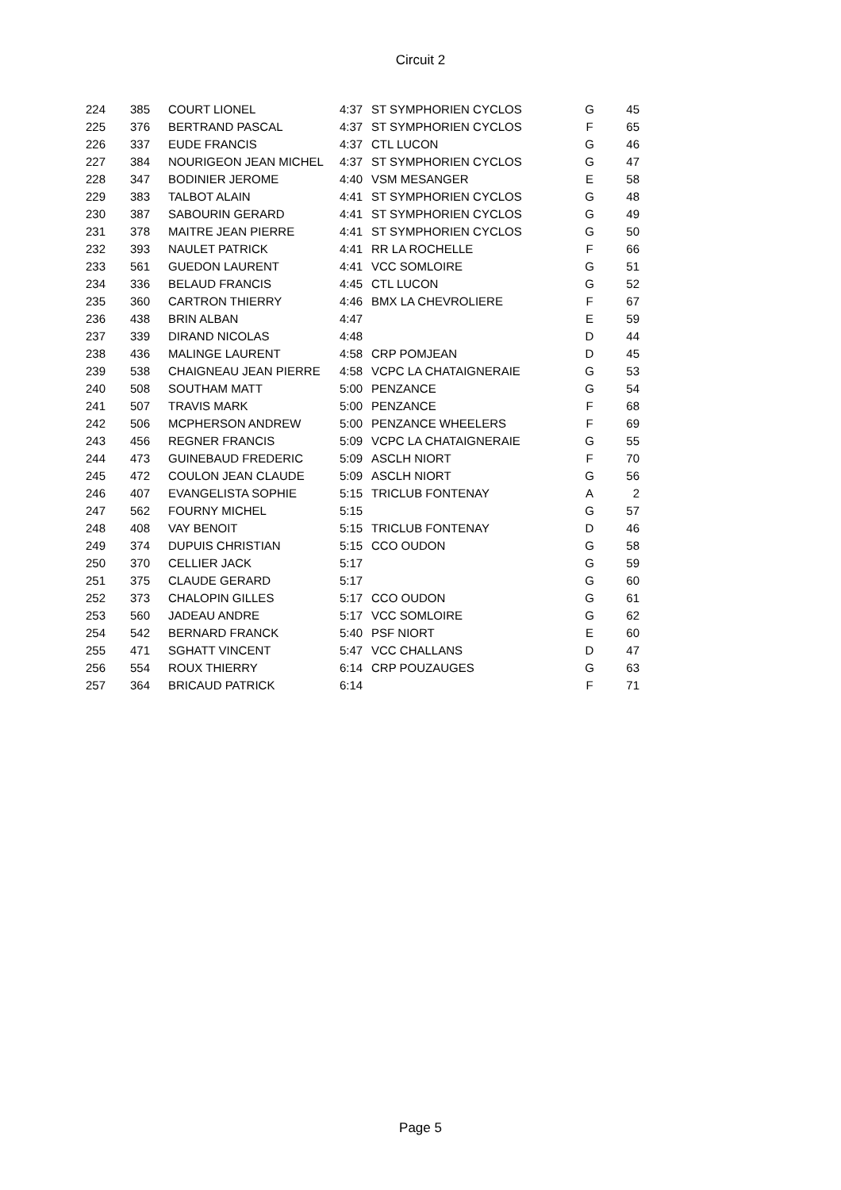Circuit 2
| 224 | 385 | COURT LIONEL | 4:37 | ST SYMPHORIEN CYCLOS | G | 45 |
| 225 | 376 | BERTRAND PASCAL | 4:37 | ST SYMPHORIEN CYCLOS | F | 65 |
| 226 | 337 | EUDE FRANCIS | 4:37 | CTL LUCON | G | 46 |
| 227 | 384 | NOURIGEON JEAN MICHEL | 4:37 | ST SYMPHORIEN CYCLOS | G | 47 |
| 228 | 347 | BODINIER JEROME | 4:40 | VSM MESANGER | E | 58 |
| 229 | 383 | TALBOT ALAIN | 4:41 | ST SYMPHORIEN CYCLOS | G | 48 |
| 230 | 387 | SABOURIN GERARD | 4:41 | ST SYMPHORIEN CYCLOS | G | 49 |
| 231 | 378 | MAITRE JEAN PIERRE | 4:41 | ST SYMPHORIEN CYCLOS | G | 50 |
| 232 | 393 | NAULET PATRICK | 4:41 | RR LA ROCHELLE | F | 66 |
| 233 | 561 | GUEDON LAURENT | 4:41 | VCC SOMLOIRE | G | 51 |
| 234 | 336 | BELAUD FRANCIS | 4:45 | CTL LUCON | G | 52 |
| 235 | 360 | CARTRON THIERRY | 4:46 | BMX LA CHEVROLIERE | F | 67 |
| 236 | 438 | BRIN ALBAN | 4:47 | | E | 59 |
| 237 | 339 | DIRAND NICOLAS | 4:48 | | D | 44 |
| 238 | 436 | MALINGE LAURENT | 4:58 | CRP POMJEAN | D | 45 |
| 239 | 538 | CHAIGNEAU JEAN PIERRE | 4:58 | VCPC LA CHATAIGNERAIE | G | 53 |
| 240 | 508 | SOUTHAM MATT | 5:00 | PENZANCE | G | 54 |
| 241 | 507 | TRAVIS MARK | 5:00 | PENZANCE | F | 68 |
| 242 | 506 | MCPHERSON ANDREW | 5:00 | PENZANCE WHEELERS | F | 69 |
| 243 | 456 | REGNER FRANCIS | 5:09 | VCPC LA CHATAIGNERAIE | G | 55 |
| 244 | 473 | GUINEBAUD FREDERIC | 5:09 | ASCLH NIORT | F | 70 |
| 245 | 472 | COULON JEAN CLAUDE | 5:09 | ASCLH NIORT | G | 56 |
| 246 | 407 | EVANGELISTA SOPHIE | 5:15 | TRICLUB FONTENAY | A | 2 |
| 247 | 562 | FOURNY MICHEL | 5:15 | | G | 57 |
| 248 | 408 | VAY BENOIT | 5:15 | TRICLUB FONTENAY | D | 46 |
| 249 | 374 | DUPUIS CHRISTIAN | 5:15 | CCO OUDON | G | 58 |
| 250 | 370 | CELLIER JACK | 5:17 | | G | 59 |
| 251 | 375 | CLAUDE GERARD | 5:17 | | G | 60 |
| 252 | 373 | CHALOPIN GILLES | 5:17 | CCO OUDON | G | 61 |
| 253 | 560 | JADEAU ANDRE | 5:17 | VCC SOMLOIRE | G | 62 |
| 254 | 542 | BERNARD FRANCK | 5:40 | PSF NIORT | E | 60 |
| 255 | 471 | SGHATT VINCENT | 5:47 | VCC CHALLANS | D | 47 |
| 256 | 554 | ROUX THIERRY | 6:14 | CRP POUZAUGES | G | 63 |
| 257 | 364 | BRICAUD PATRICK | 6:14 | | F | 71 |
Page 5